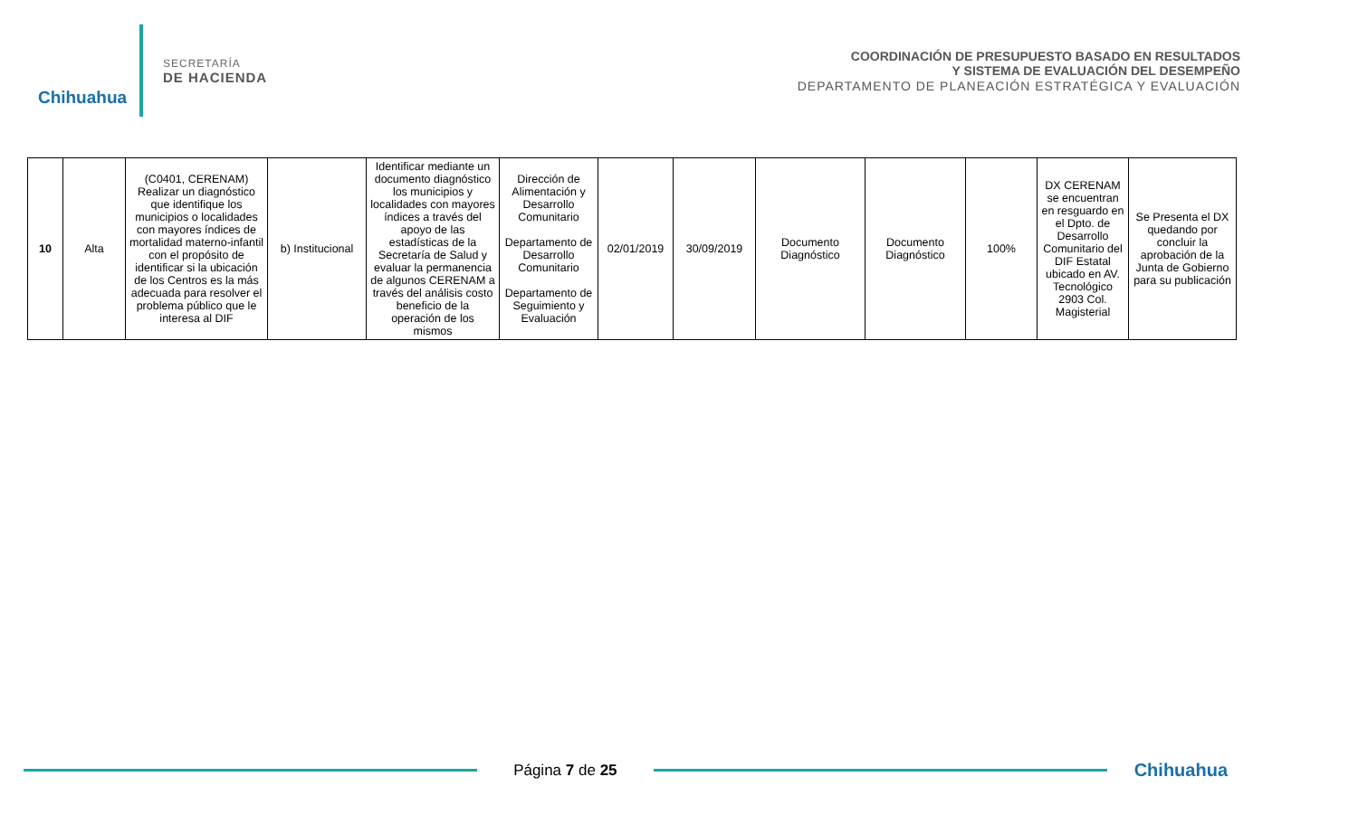Chihuahua
SECRETARÍA
DE HACIENDA
COORDINACIÓN DE PRESUPUESTO BASADO EN RESULTADOS
Y SISTEMA DE EVALUACIÓN DEL DESEMPEÑO
DEPARTAMENTO DE PLANEACIÓN ESTRATÉGICA Y EVALUACIÓN
| 10 | Alta | (C0401, CERENAM) Realizar un diagnóstico que identifique los municipios o localidades con mayores índices de mortalidad materno-infantil con el propósito de identificar si la ubicación de los Centros es la más adecuada para resolver el problema público que le interesa al DIF | b) Institucional | Identificar mediante un documento diagnóstico los municipios y localidades con mayores índices a través del apoyo de las estadísticas de la Secretaría de Salud y evaluar la permanencia de algunos CERENAM a través del análisis costo beneficio de la operación de los mismos | Dirección de Alimentación y Desarrollo Comunitario Departamento de Desarrollo Comunitario Departamento de Seguimiento y Evaluación | 02/01/2019 | 30/09/2019 | Documento Diagnóstico | Documento Diagnóstico | 100% | DX CERENAM se encuentran en resguardo en el Dpto. de Desarrollo Comunitario del DIF Estatal ubicado en AV. Tecnológico 2903 Col. Magisterial | Se Presenta el DX quedando por concluir la aprobación de la Junta de Gobierno para su publicación |
Página 7 de 25
Chihuahua